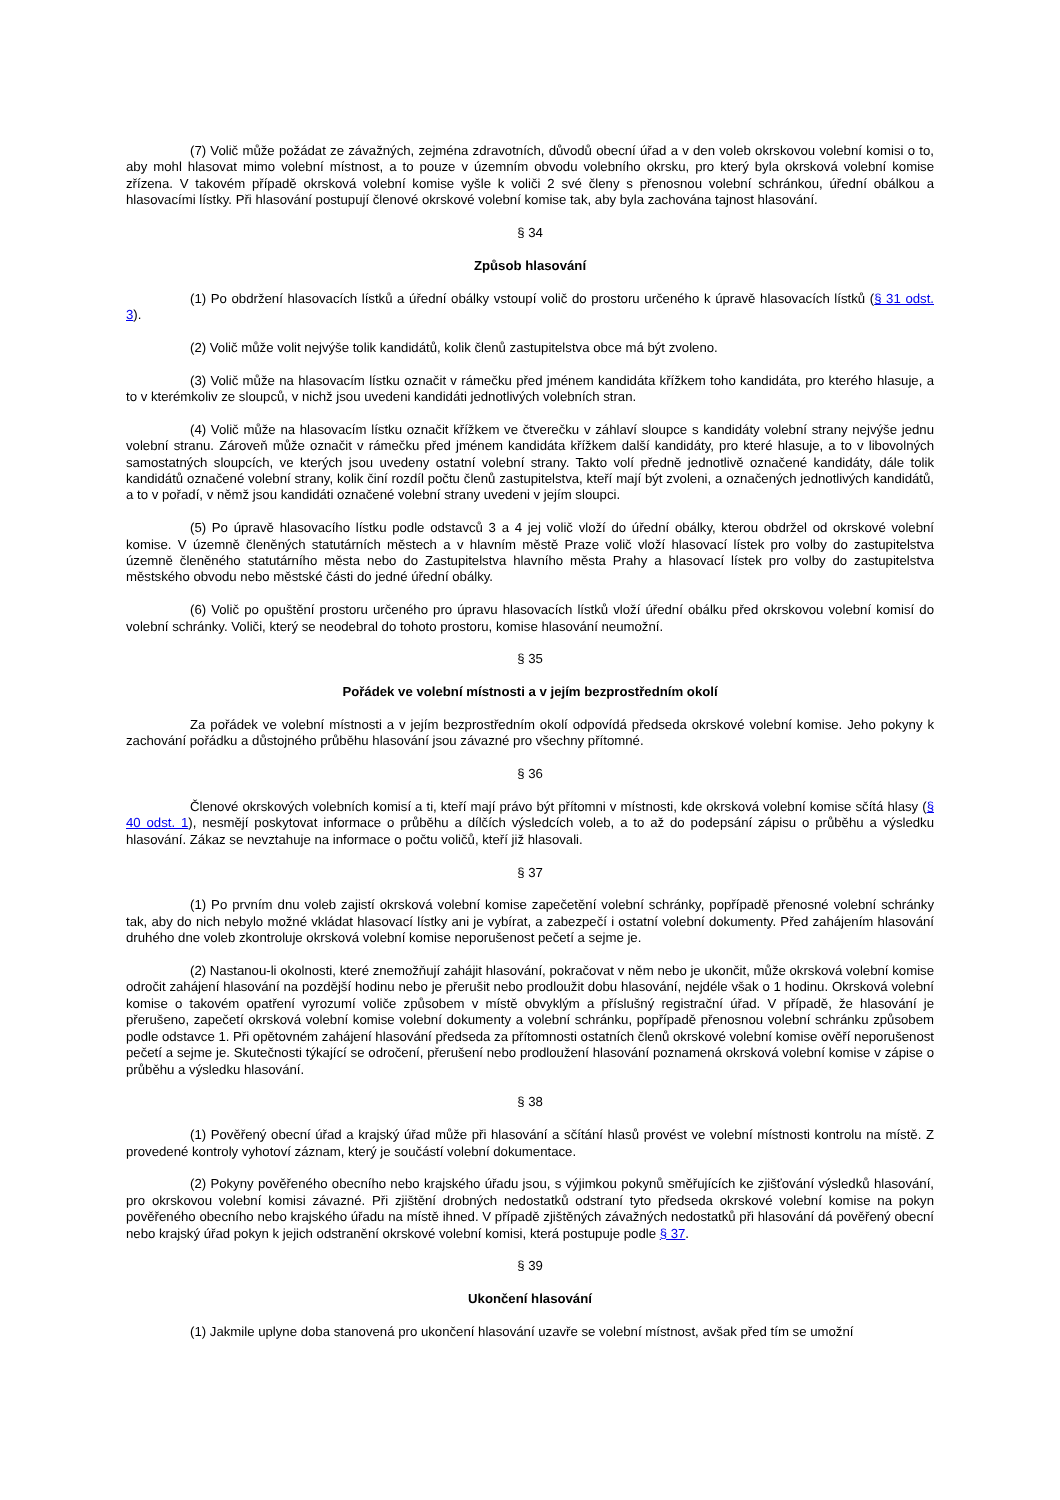(7) Volič může požádat ze závažných, zejména zdravotních, důvodů obecní úřad a v den voleb okrskovou volební komisi o to, aby mohl hlasovat mimo volební místnost, a to pouze v územním obvodu volebního okrsku, pro který byla okrsková volební komise zřízena. V takovém případě okrsková volební komise vyšle k voliči 2 své členy s přenosnou volební schránkou, úřední obálkou a hlasovacími lístky. Při hlasování postupují členové okrskové volební komise tak, aby byla zachována tajnost hlasování.
§ 34
Způsob hlasování
(1) Po obdržení hlasovacích lístků a úřední obálky vstoupí volič do prostoru určeného k úpravě hlasovacích lístků (§ 31 odst. 3).
(2) Volič může volit nejvýše tolik kandidátů, kolik členů zastupitelstva obce má být zvoleno.
(3) Volič může na hlasovacím lístku označit v rámečku před jménem kandidáta křížkem toho kandidáta, pro kterého hlasuje, a to v kterémkoliv ze sloupců, v nichž jsou uvedeni kandidáti jednotlivých volebních stran.
(4) Volič může na hlasovacím lístku označit křížkem ve čtverečku v záhlaví sloupce s kandidáty volební strany nejvýše jednu volební stranu. Zároveň může označit v rámečku před jménem kandidáta křížkem další kandidáty, pro které hlasuje, a to v libovolných samostatných sloupcích, ve kterých jsou uvedeny ostatní volební strany. Takto volí předně jednotlivě označené kandidáty, dále tolik kandidátů označené volební strany, kolik činí rozdíl počtu členů zastupitelstva, kteří mají být zvoleni, a označených jednotlivých kandidátů, a to v pořadí, v němž jsou kandidáti označené volební strany uvedeni v jejím sloupci.
(5) Po úpravě hlasovacího lístku podle odstavců 3 a 4 jej volič vloží do úřední obálky, kterou obdržel od okrskové volební komise. V územně členěných statutárních městech a v hlavním městě Praze volič vloží hlasovací lístek pro volby do zastupitelstva územně členěného statutárního města nebo do Zastupitelstva hlavního města Prahy a hlasovací lístek pro volby do zastupitelstva městského obvodu nebo městské části do jedné úřední obálky.
(6) Volič po opuštění prostoru určeného pro úpravu hlasovacích lístků vloží úřední obálku před okrskovou volební komisí do volební schránky. Voliči, který se neodebral do tohoto prostoru, komise hlasování neumožní.
§ 35
Pořádek ve volební místnosti a v jejím bezprostředním okolí
Za pořádek ve volební místnosti a v jejím bezprostředním okolí odpovídá předseda okrskové volební komise. Jeho pokyny k zachování pořádku a důstojného průběhu hlasování jsou závazné pro všechny přítomné.
§ 36
Členové okrskových volebních komisí a ti, kteří mají právo být přítomni v místnosti, kde okrsková volební komise sčítá hlasy (§ 40 odst. 1), nesmějí poskytovat informace o průběhu a dílčích výsledcích voleb, a to až do podepsání zápisu o průběhu a výsledku hlasování. Zákaz se nevztahuje na informace o počtu voličů, kteří již hlasovali.
§ 37
(1) Po prvním dnu voleb zajistí okrsková volební komise zapečetění volební schránky, popřípadě přenosné volební schránky tak, aby do nich nebylo možné vkládat hlasovací lístky ani je vybírat, a zabezpečí i ostatní volební dokumenty. Před zahájením hlasování druhého dne voleb zkontroluje okrsková volební komise neporušenost pečetí a sejme je.
(2) Nastanou-li okolnosti, které znemožňují zahájit hlasování, pokračovat v něm nebo je ukončit, může okrsková volební komise odročit zahájení hlasování na pozdější hodinu nebo je přerušit nebo prodloužit dobu hlasování, nejdéle však o 1 hodinu. Okrsková volební komise o takovém opatření vyrozumí voliče způsobem v místě obvyklým a příslušný registrační úřad. V případě, že hlasování je přerušeno, zapečetí okrsková volební komise volební dokumenty a volební schránku, popřípadě přenosnou volební schránku způsobem podle odstavce 1. Při opětovném zahájení hlasování předseda za přítomnosti ostatních členů okrskové volební komise ověří neporušenost pečetí a sejme je. Skutečnosti týkající se odročení, přerušení nebo prodloužení hlasování poznamená okrsková volební komise v zápise o průběhu a výsledku hlasování.
§ 38
(1) Pověřený obecní úřad a krajský úřad může při hlasování a sčítání hlasů provést ve volební místnosti kontrolu na místě. Z provedené kontroly vyhotoví záznam, který je součástí volební dokumentace.
(2) Pokyny pověřeného obecního nebo krajského úřadu jsou, s výjimkou pokynů směřujících ke zjišťování výsledků hlasování, pro okrskovou volební komisi závazné. Při zjištění drobných nedostatků odstraní tyto předseda okrskové volební komise na pokyn pověřeného obecního nebo krajského úřadu na místě ihned. V případě zjištěných závažných nedostatků při hlasování dá pověřený obecní nebo krajský úřad pokyn k jejich odstranění okrskové volební komisi, která postupuje podle § 37.
§ 39
Ukončení hlasování
(1) Jakmile uplyne doba stanovená pro ukončení hlasování uzavře se volební místnost, avšak před tím se umožní